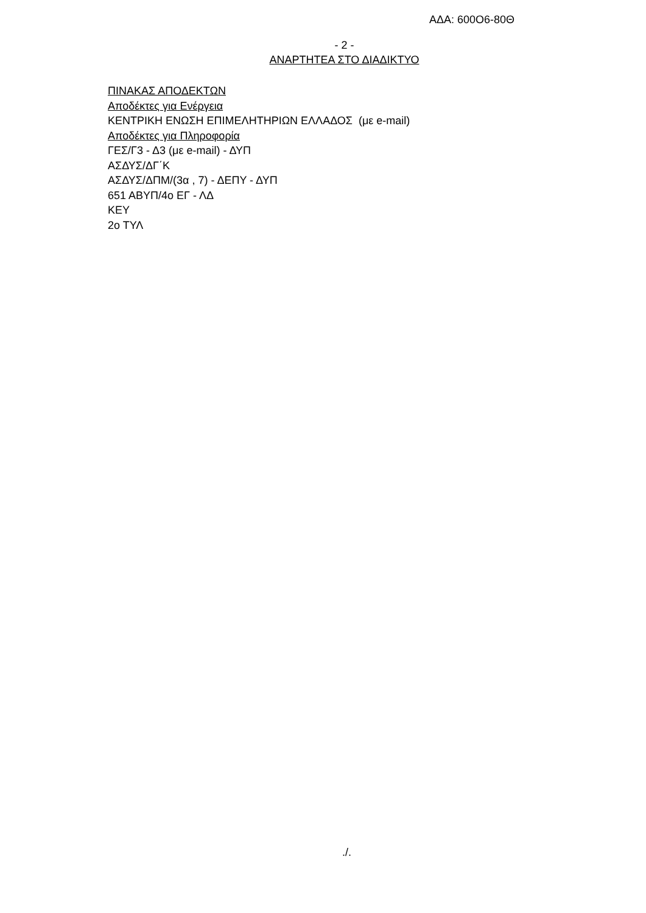ΑΔΑ: 600Ο6-80Θ
- 2 -
ΑΝΑΡΤΗΤΕΑ ΣΤΟ ΔΙΑΔΙΚΤΥΟ
ΠΙΝΑΚΑΣ ΑΠΟΔΕΚΤΩΝ
Αποδέκτες για Ενέργεια
ΚΕΝΤΡΙΚΗ ΕΝΩΣΗ ΕΠΙΜΕΛΗΤΗΡΙΩΝ ΕΛΛΑΔΟΣ (με e-mail)
Αποδέκτες για Πληροφορία
ΓΕΣ/Γ3 - Δ3 (με e-mail) - ΔΥΠ
ΑΣΔΥΣ/ΔΓ΄Κ
ΑΣΔΥΣ/ΔΠΜ/(3α , 7) - ΔΕΠΥ - ΔΥΠ
651 ΑΒΥΠ/4ο ΕΓ - ΛΔ
ΚΕΥ
2ο ΤΥΛ
./.